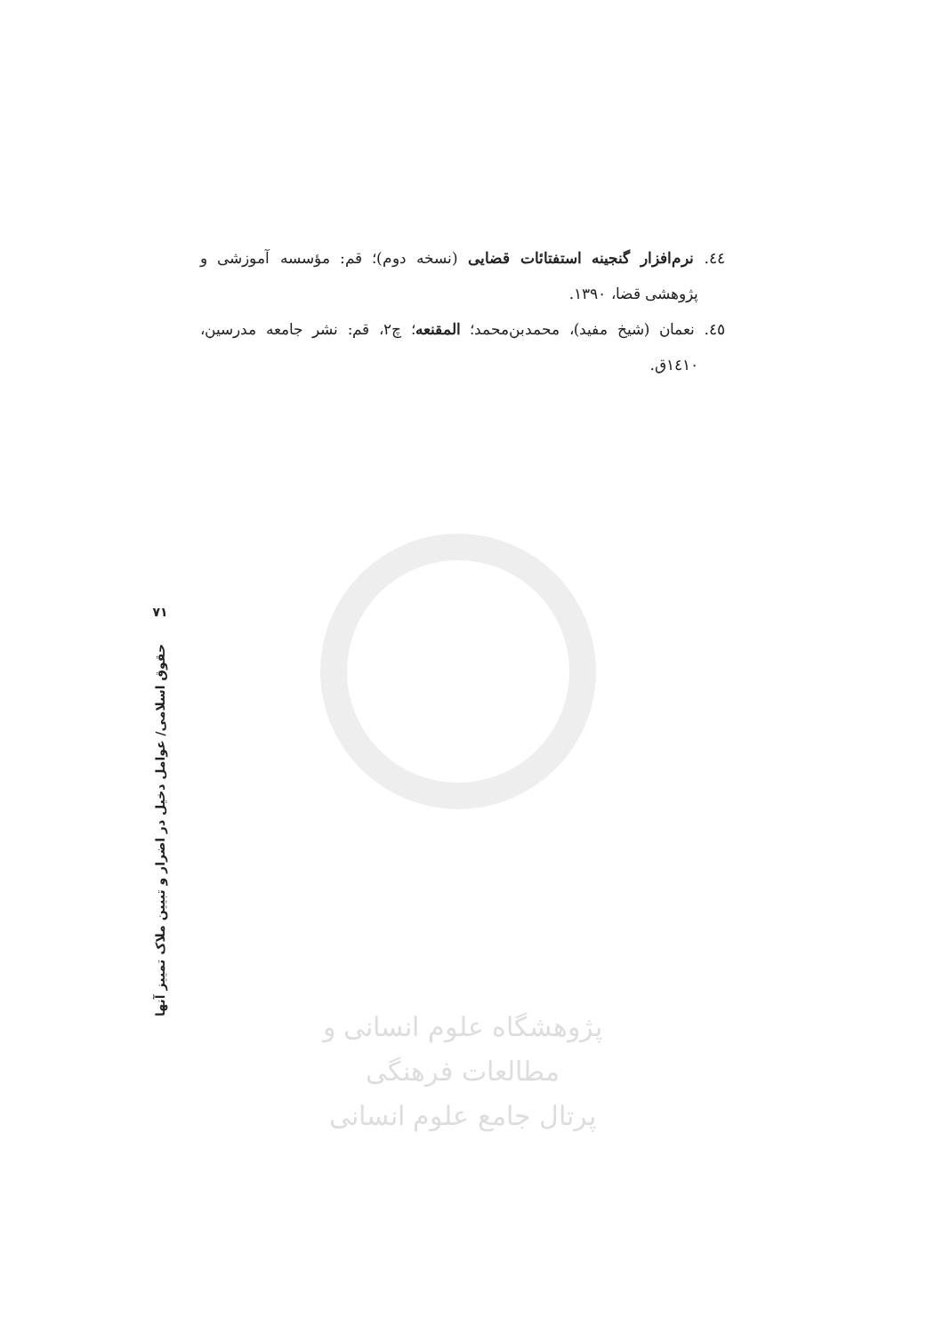٤٤. نرم‌افزار گنجینه استفتائات قضایی (نسخه دوم)؛ قم: مؤسسه آموزشی و پژوهشی قضا، ۱۳۹۰.
٤٥. نعمان (شیخ مفید)، محمدبن‌محمد؛ المقنعه؛ چ۲، قم: نشر جامعه مدرسین، ۱٤۱۰ق.
۷۱
حقوق اسلامی/ عوامل دخیل در اضرار و تبیین ملاک تمییز آنها
پژوهشگاه علوم انسانی و مطالعات فرهنگی
پرتال جامع علوم انسانی